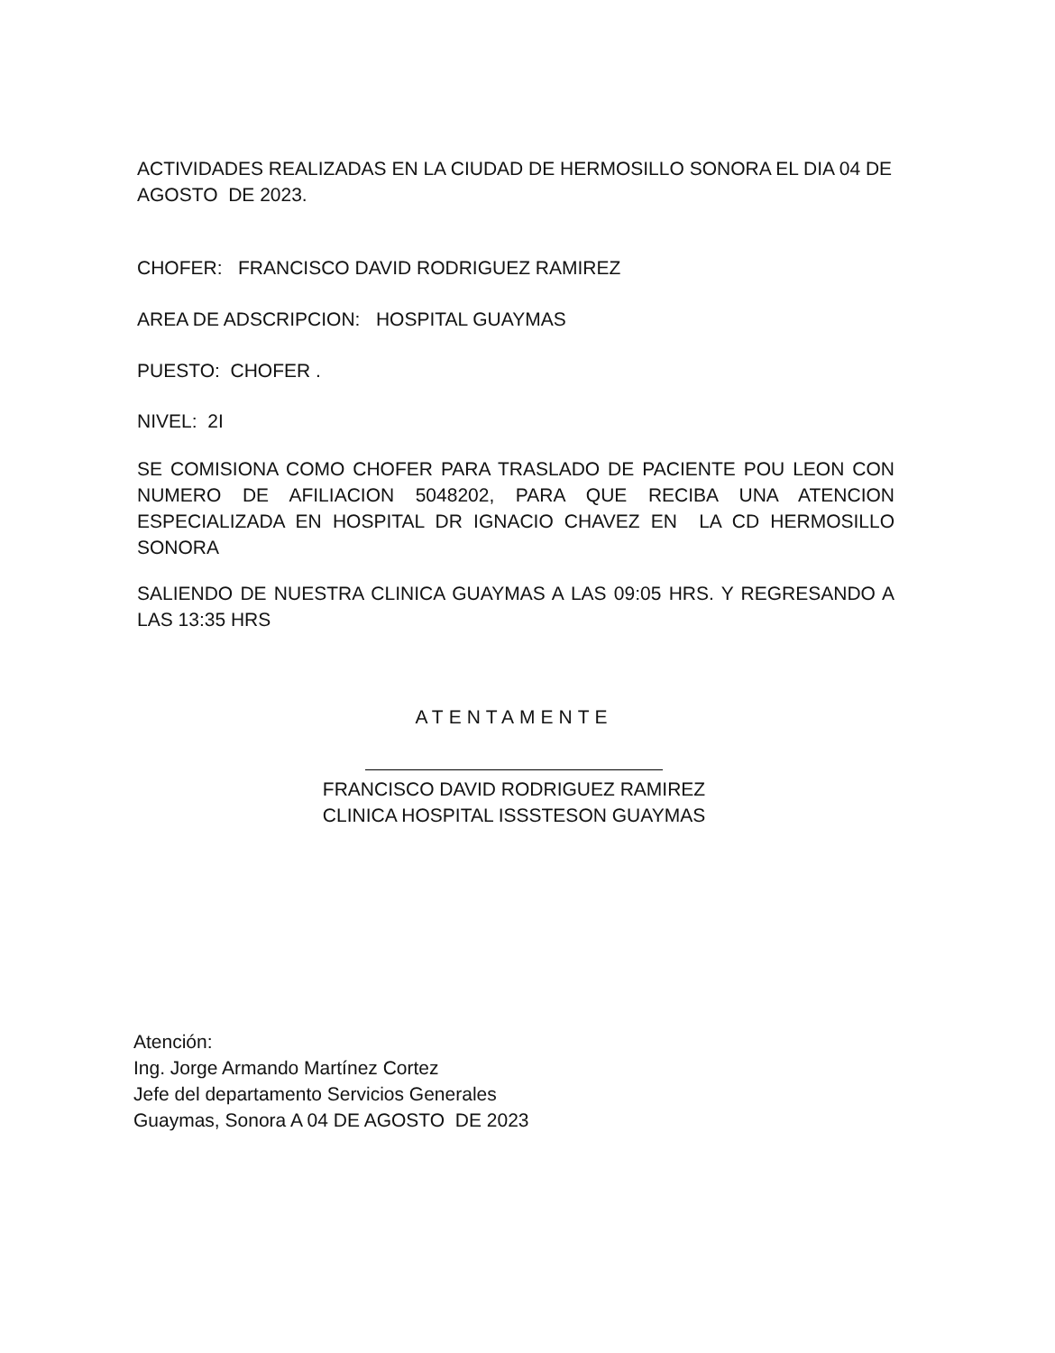ACTIVIDADES REALIZADAS EN LA CIUDAD DE HERMOSILLO SONORA EL DIA 04 DE AGOSTO DE 2023.
CHOFER: FRANCISCO DAVID RODRIGUEZ RAMIREZ
AREA DE ADSCRIPCION: HOSPITAL GUAYMAS
PUESTO: CHOFER .
NIVEL: 2I
SE COMISIONA COMO CHOFER PARA TRASLADO DE PACIENTE POU LEON CON NUMERO DE AFILIACION 5048202, PARA QUE RECIBA UNA ATENCION ESPECIALIZADA EN HOSPITAL DR IGNACIO CHAVEZ EN LA CD HERMOSILLO SONORA
SALIENDO DE NUESTRA CLINICA GUAYMAS A LAS 09:05 HRS. Y REGRESANDO A LAS 13:35 HRS
ATENTAMENTE
FRANCISCO DAVID RODRIGUEZ RAMIREZ
CLINICA HOSPITAL ISSSTESON GUAYMAS
Atención:
Ing. Jorge Armando Martínez Cortez
Jefe del departamento Servicios Generales
Guaymas, Sonora A 04 DE AGOSTO DE 2023